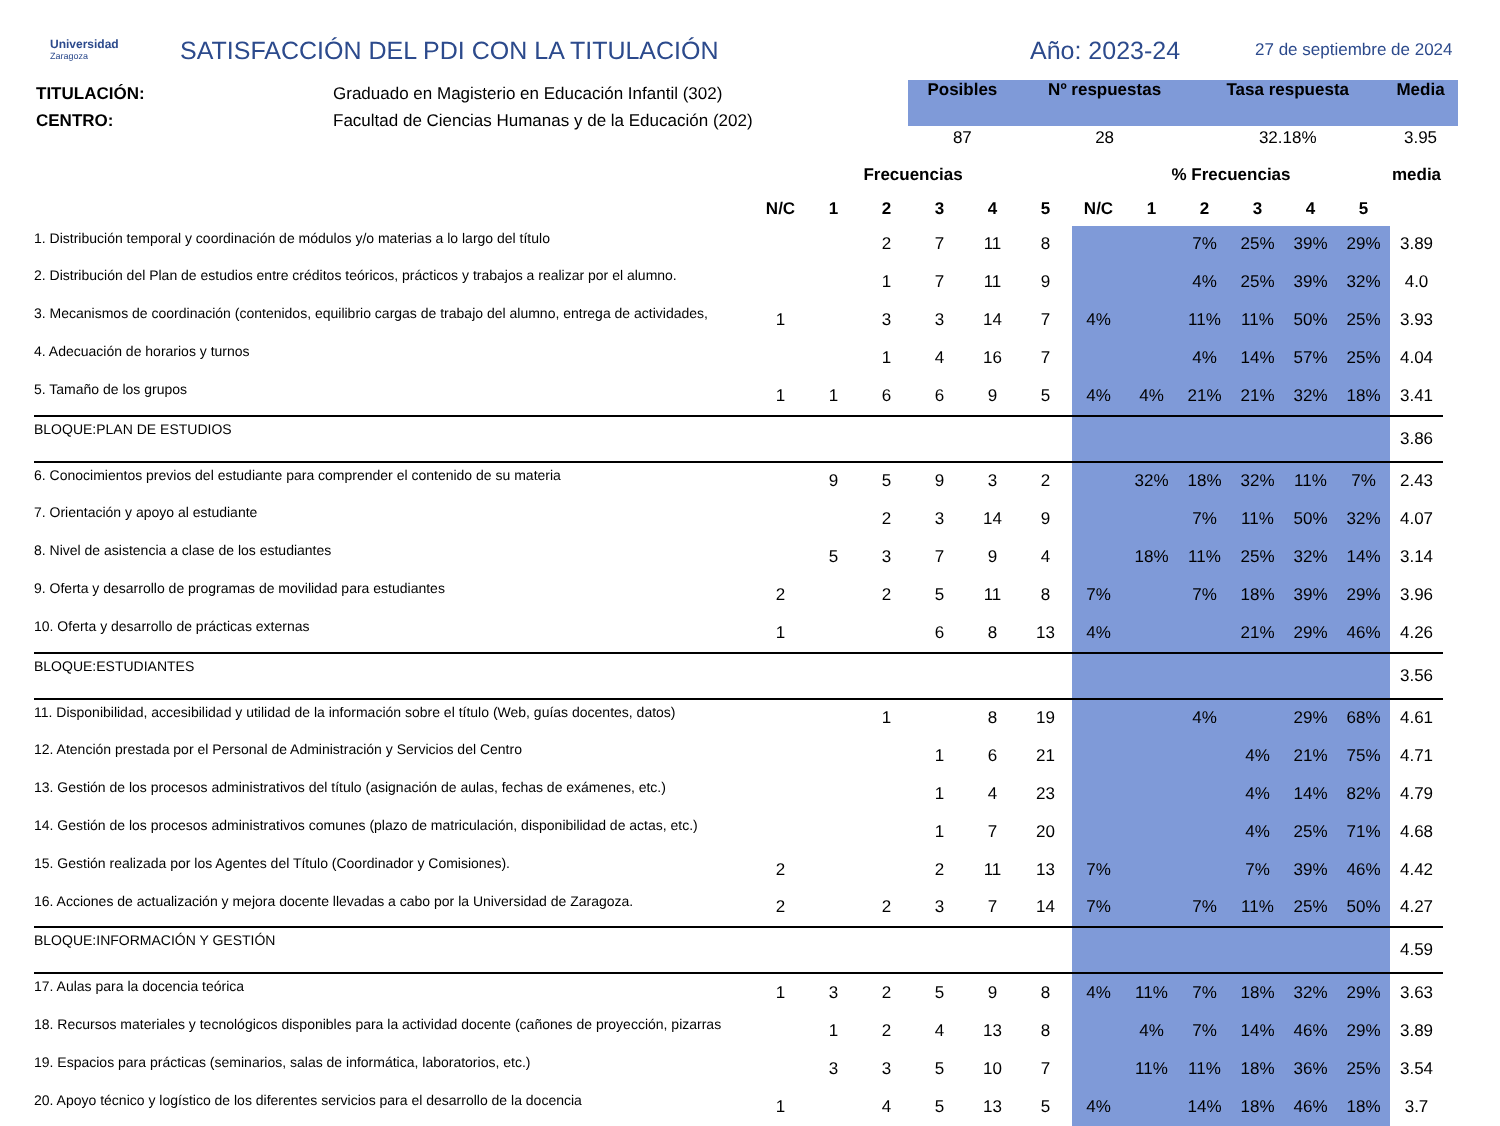Universidad
Zaragoza
SATISFACCIÓN DEL PDI CON LA TITULACIÓN Año: 2023-24
27 de septiembre de 2024
TITULACIÓN:
CENTRO:
Graduado en Magisterio en Educación Infantil (302)
Facultad de Ciencias Humanas y de la Educación (202)
| Posibles | Nº respuestas | Tasa respuesta | Media |
| --- | --- | --- | --- |
| 87 | 28 | 32.18% | 3.95 |
| | Frecuencias | | | | | | % Frecuencias | | | | | | media |
| --- | --- | --- | --- | --- | --- | --- | --- | --- | --- | --- | --- | --- | --- |
| | N/C | 1 | 2 | 3 | 4 | 5 | N/C | 1 | 2 | 3 | 4 | 5 | |
| 1. Distribución temporal y coordinación de módulos y/o materias a lo largo del título | | | 2 | 7 | 11 | 8 | | | 7% | 25% | 39% | 29% | 3.89 |
| 2. Distribución del Plan de estudios entre créditos teóricos, prácticos y trabajos a realizar por el alumno. | | | 1 | 7 | 11 | 9 | | | 4% | 25% | 39% | 32% | 4.0 |
| 3. Mecanismos de coordinación (contenidos, equilibrio cargas de trabajo del alumno, entrega de actividades, | 1 | | 3 | 3 | 14 | 7 | 4% | | 11% | 11% | 50% | 25% | 3.93 |
| 4. Adecuación de horarios y turnos | | | 1 | 4 | 16 | 7 | | | 4% | 14% | 57% | 25% | 4.04 |
| 5. Tamaño de los grupos | 1 | 1 | 6 | 6 | 9 | 5 | 4% | 4% | 21% | 21% | 32% | 18% | 3.41 |
| BLOQUE:PLAN DE ESTUDIOS | | | | | | | | | | | | | 3.86 |
| 6. Conocimientos previos del estudiante para comprender el contenido de su materia | | 9 | 5 | 9 | 3 | 2 | | 32% | 18% | 32% | 11% | 7% | 2.43 |
| 7. Orientación y apoyo al estudiante | | | 2 | 3 | 14 | 9 | | | 7% | 11% | 50% | 32% | 4.07 |
| 8. Nivel de asistencia a clase de los estudiantes | | 5 | 3 | 7 | 9 | 4 | | 18% | 11% | 25% | 32% | 14% | 3.14 |
| 9. Oferta y desarrollo de programas de movilidad para estudiantes | 2 | | 2 | 5 | 11 | 8 | 7% | | 7% | 18% | 39% | 29% | 3.96 |
| 10. Oferta y desarrollo de prácticas externas | 1 | | | 6 | 8 | 13 | 4% | | | 21% | 29% | 46% | 4.26 |
| BLOQUE:ESTUDIANTES | | | | | | | | | | | | | 3.56 |
| 11. Disponibilidad, accesibilidad y utilidad de la información sobre el título (Web, guías docentes, datos) | | | 1 | | 8 | 19 | | | 4% | | 29% | 68% | 4.61 |
| 12. Atención prestada por el Personal de Administración y Servicios del Centro | | | | 1 | 6 | 21 | | | | 4% | 21% | 75% | 4.71 |
| 13. Gestión de los procesos administrativos del título (asignación de aulas, fechas de exámenes, etc.) | | | | 1 | 4 | 23 | | | | 4% | 14% | 82% | 4.79 |
| 14. Gestión de los procesos administrativos comunes (plazo de matriculación, disponibilidad de actas, etc.) | | | | 1 | 7 | 20 | | | | 4% | 25% | 71% | 4.68 |
| 15. Gestión realizada por los Agentes del Título (Coordinador y Comisiones). | 2 | | | 2 | 11 | 13 | 7% | | | 7% | 39% | 46% | 4.42 |
| 16. Acciones de actualización y mejora docente llevadas a cabo por la Universidad de Zaragoza. | 2 | | 2 | 3 | 7 | 14 | 7% | | 7% | 11% | 25% | 50% | 4.27 |
| BLOQUE:INFORMACIÓN Y GESTIÓN | | | | | | | | | | | | | 4.59 |
| 17. Aulas para la docencia teórica | 1 | 3 | 2 | 5 | 9 | 8 | 4% | 11% | 7% | 18% | 32% | 29% | 3.63 |
| 18. Recursos materiales y tecnológicos disponibles para la actividad docente (cañones de proyección, pizarras | | 1 | 2 | 4 | 13 | 8 | | 4% | 7% | 14% | 46% | 29% | 3.89 |
| 19. Espacios para prácticas (seminarios, salas de informática, laboratorios, etc.) | | 3 | 3 | 5 | 10 | 7 | | 11% | 11% | 18% | 36% | 25% | 3.54 |
| 20. Apoyo técnico y logístico de los diferentes servicios para el desarrollo de la docencia | 1 | | 4 | 5 | 13 | 5 | 4% | | 14% | 18% | 46% | 18% | 3.7 |